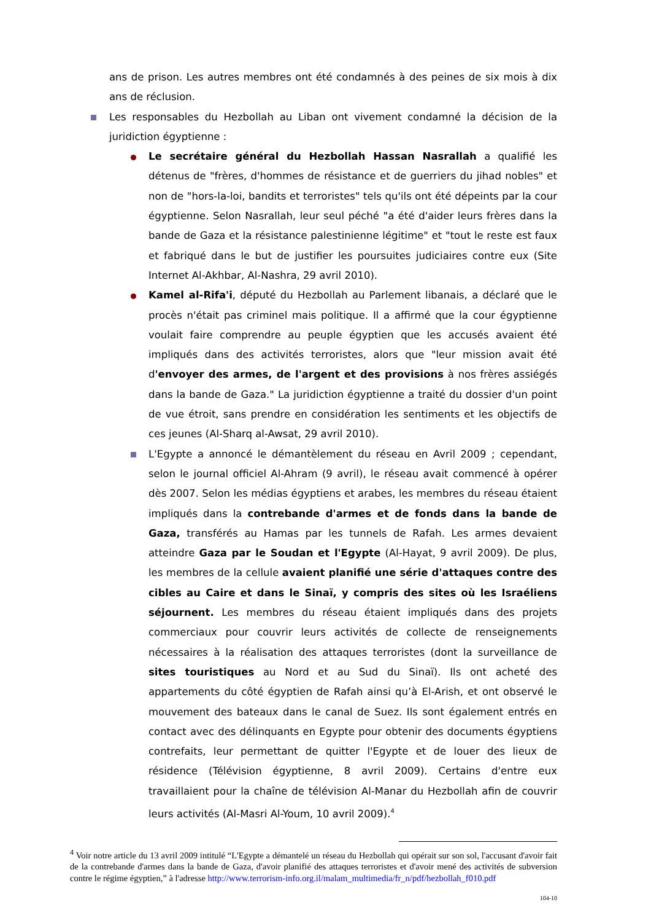ans de prison. Les autres membres ont été condamnés à des peines de six mois à dix ans de réclusion.
Les responsables du Hezbollah au Liban ont vivement condamné la décision de la juridiction égyptienne :
Le secrétaire général du Hezbollah Hassan Nasrallah a qualifié les détenus de "frères, d'hommes de résistance et de guerriers du jihad nobles" et non de "hors-la-loi, bandits et terroristes" tels qu'ils ont été dépeints par la cour égyptienne. Selon Nasrallah, leur seul péché "a été d'aider leurs frères dans la bande de Gaza et la résistance palestinienne légitime" et "tout le reste est faux et fabriqué dans le but de justifier les poursuites judiciaires contre eux (Site Internet Al-Akhbar, Al-Nashra, 29 avril 2010).
Kamel al-Rifa'i, député du Hezbollah au Parlement libanais, a déclaré que le procès n'était pas criminel mais politique. Il a affirmé que la cour égyptienne voulait faire comprendre au peuple égyptien que les accusés avaient été impliqués dans des activités terroristes, alors que "leur mission avait été d'envoyer des armes, de l'argent et des provisions à nos frères assiégés dans la bande de Gaza." La juridiction égyptienne a traité du dossier d'un point de vue étroit, sans prendre en considération les sentiments et les objectifs de ces jeunes (Al-Sharq al-Awsat, 29 avril 2010).
L'Egypte a annoncé le démantèlement du réseau en Avril 2009 ; cependant, selon le journal officiel Al-Ahram (9 avril), le réseau avait commencé à opérer dès 2007. Selon les médias égyptiens et arabes, les membres du réseau étaient impliqués dans la contrebande d'armes et de fonds dans la bande de Gaza, transférés au Hamas par les tunnels de Rafah. Les armes devaient atteindre Gaza par le Soudan et l'Egypte (Al-Hayat, 9 avril 2009). De plus, les membres de la cellule avaient planifié une série d'attaques contre des cibles au Caire et dans le Sinaï, y compris des sites où les Israéliens séjournent. Les membres du réseau étaient impliqués dans des projets commerciaux pour couvrir leurs activités de collecte de renseignements nécessaires à la réalisation des attaques terroristes (dont la surveillance de sites touristiques au Nord et au Sud du Sinaï). Ils ont acheté des appartements du côté égyptien de Rafah ainsi qu’à El-Arish, et ont observé le mouvement des bateaux dans le canal de Suez. Ils sont également entrés en contact avec des délinquants en Egypte pour obtenir des documents égyptiens contrefaits, leur permettant de quitter l'Egypte et de louer des lieux de résidence (Télévision égyptienne, 8 avril 2009). Certains d'entre eux travaillaient pour la chaîne de télévision Al-Manar du Hezbollah afin de couvrir leurs activités (Al-Masri Al-Youm, 10 avril 2009).<sup>4</sup>
<sup>4</sup> Voir notre article du 13 avril 2009 intitulé “L'Egypte a démantelé un réseau du Hezbollah qui opérait sur son sol, l'accusant d'avoir fait de la contrebande d'armes dans la bande de Gaza, d'avoir planifié des attaques terroristes et d'avoir mené des activités de subversion contre le régime égyptien,” à l'adresse http://www.terrorism-info.org.il/malam_multimedia/fr_n/pdf/hezbollah_f010.pdf
104-10